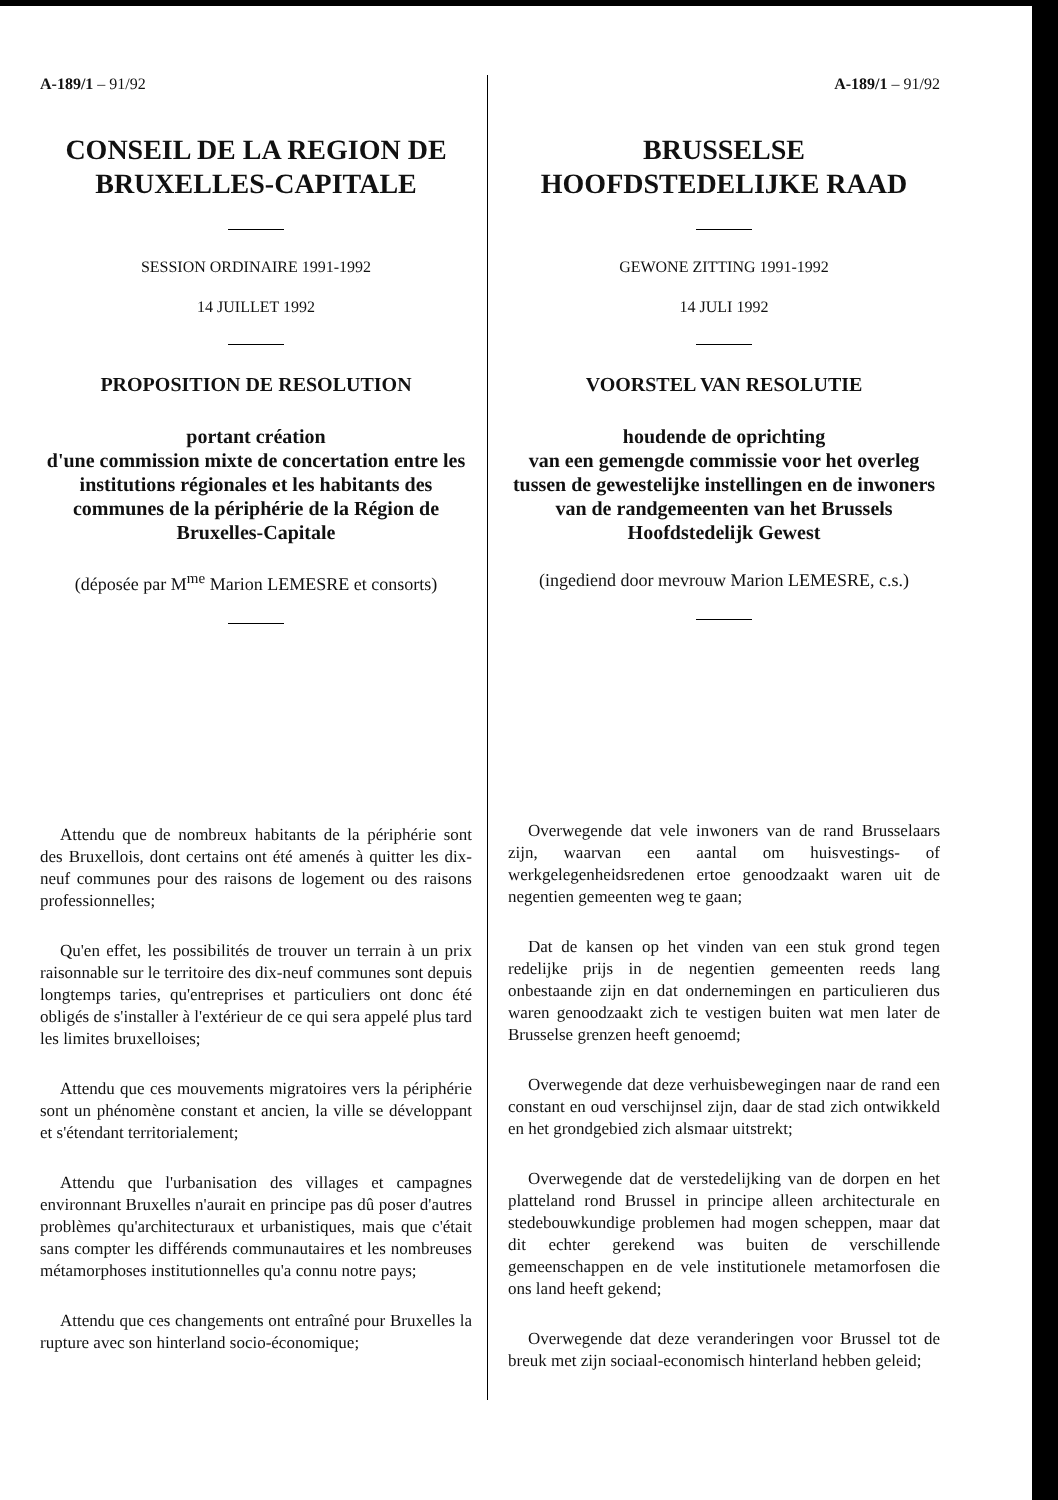A-189/1 – 91/92
CONSEIL DE LA REGION DE BRUXELLES-CAPITALE
SESSION ORDINAIRE 1991-1992
14 JUILLET 1992
PROPOSITION DE RESOLUTION
portant création
d'une commission mixte de concertation entre les institutions régionales et les habitants des communes de la périphérie de la Région de Bruxelles-Capitale
(déposée par M<sup>me</sup> Marion LEMESRE et consorts)
Attendu que de nombreux habitants de la périphérie sont des Bruxellois, dont certains ont été amenés à quitter les dix-neuf communes pour des raisons de logement ou des raisons professionnelles;
Qu'en effet, les possibilités de trouver un terrain à un prix raisonnable sur le territoire des dix-neuf communes sont depuis longtemps taries, qu'entreprises et particuliers ont donc été obligés de s'installer à l'extérieur de ce qui sera appelé plus tard les limites bruxelloises;
Attendu que ces mouvements migratoires vers la périphérie sont un phénomène constant et ancien, la ville se développant et s'étendant territorialement;
Attendu que l'urbanisation des villages et campagnes environnant Bruxelles n'aurait en principe pas dû poser d'autres problèmes qu'architecturaux et urbanistiques, mais que c'était sans compter les différends communautaires et les nombreuses métamorphoses institutionnelles qu'a connu notre pays;
Attendu que ces changements ont entraîné pour Bruxelles la rupture avec son hinterland socio-économique;
A-189/1 – 91/92
BRUSSELSE HOOFDSTEDELIJKE RAAD
GEWONE ZITTING 1991-1992
14 JULI 1992
VOORSTEL VAN RESOLUTIE
houdende de oprichting
van een gemengde commissie voor het overleg tussen de gewestelijke instellingen en de inwoners van de randgemeenten van het Brussels Hoofdstedelijk Gewest
(ingediend door mevrouw Marion LEMESRE, c.s.)
Overwegende dat vele inwoners van de rand Brusselaars zijn, waarvan een aantal om huisvestings- of werkgelegenheidsredenen ertoe genoodzaakt waren uit de negentien gemeenten weg te gaan;
Dat de kansen op het vinden van een stuk grond tegen redelijke prijs in de negentien gemeenten reeds lang onbestaande zijn en dat ondernemingen en particulieren dus waren genoodzaakt zich te vestigen buiten wat men later de Brusselse grenzen heeft genoemd;
Overwegende dat deze verhuisbewegingen naar de rand een constant en oud verschijnsel zijn, daar de stad zich ontwikkeld en het grondgebied zich alsmaar uitstrekt;
Overwegende dat de verstedelijking van de dorpen en het platteland rond Brussel in principe alleen architecturale en stedebouwkundige problemen had mogen scheppen, maar dat dit echter gerekend was buiten de verschillende gemeenschappen en de vele institutionele metamorfosen die ons land heeft gekend;
Overwegende dat deze veranderingen voor Brussel tot de breuk met zijn sociaal-economisch hinterland hebben geleid;